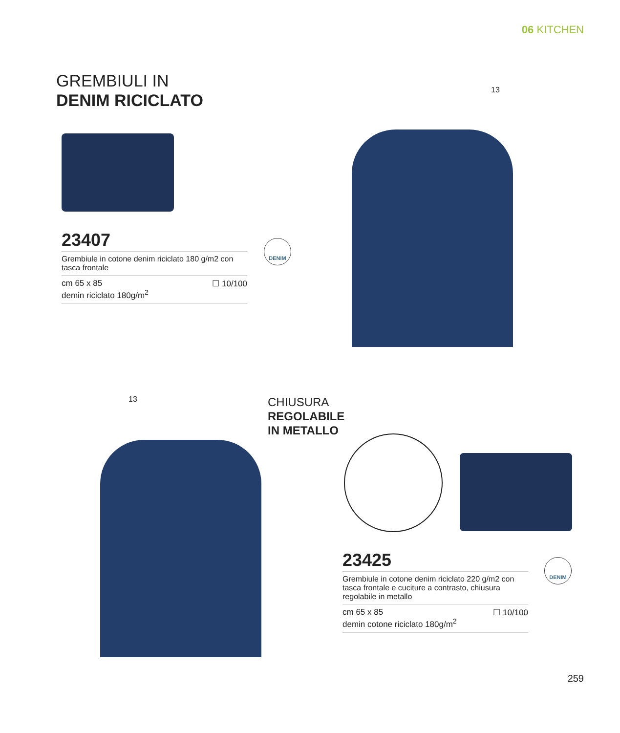06 KITCHEN
GREMBIULI IN
DENIM RICICLATO
13
23407
Grembiule in cotone denim riciclato 180 g/m2 con tasca frontale
cm 65 x 85
demin riciclato 180g/m<sup>2</sup> ☐ 10/100
DENIM
13
CHIUSURA
REGOLABILE
IN METALLO
23425
Grembiule in cotone denim riciclato 220 g/m2 con tasca frontale e cuciture a contrasto, chiusura regolabile in metallo
cm 65 x 85
demin cotone riciclato 180g/m<sup>2</sup> ☐ 10/100
DENIM
259